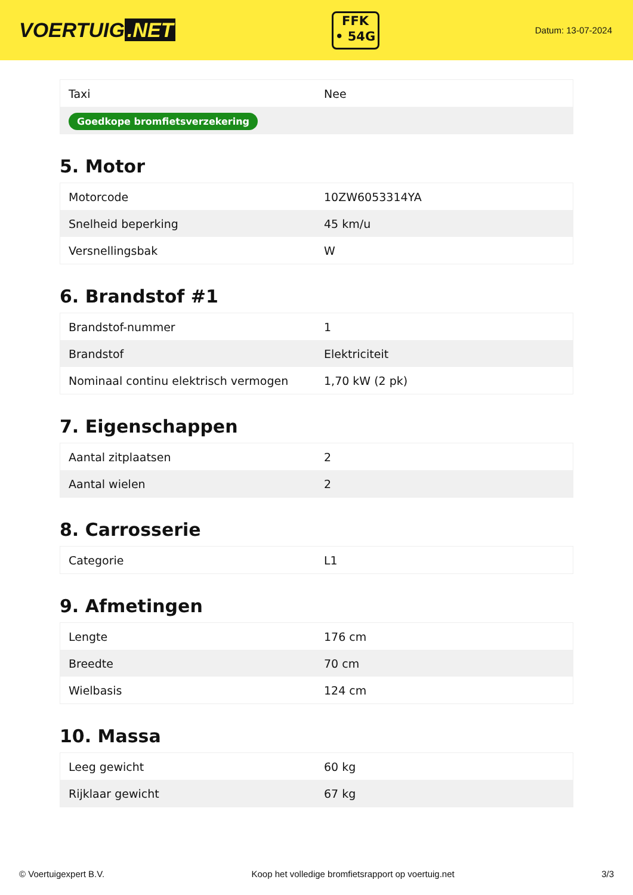VOERTUIG.NET
FFK
• 54G
Datum: 13-07-2024
| Taxi | Nee |
| Goedkope bromfietsverzekering | |
5. Motor
| Motorcode | 10ZW6053314YA |
| Snelheid beperking | 45 km/u |
| Versnellingsbak | W |
6. Brandstof #1
| Brandstof-nummer | 1 |
| Brandstof | Elektriciteit |
| Nominaal continu elektrisch vermogen | 1,70 kW (2 pk) |
7. Eigenschappen
| Aantal zitplaatsen | 2 |
| Aantal wielen | 2 |
8. Carrosserie
| Categorie | L1 |
9. Afmetingen
| Lengte | 176 cm |
| Breedte | 70 cm |
| Wielbasis | 124 cm |
10. Massa
| Leeg gewicht | 60 kg |
| Rijklaar gewicht | 67 kg |
© Voertuigexpert B.V. Koop het volledige bromfietsrapport op voertuig.net 3/3